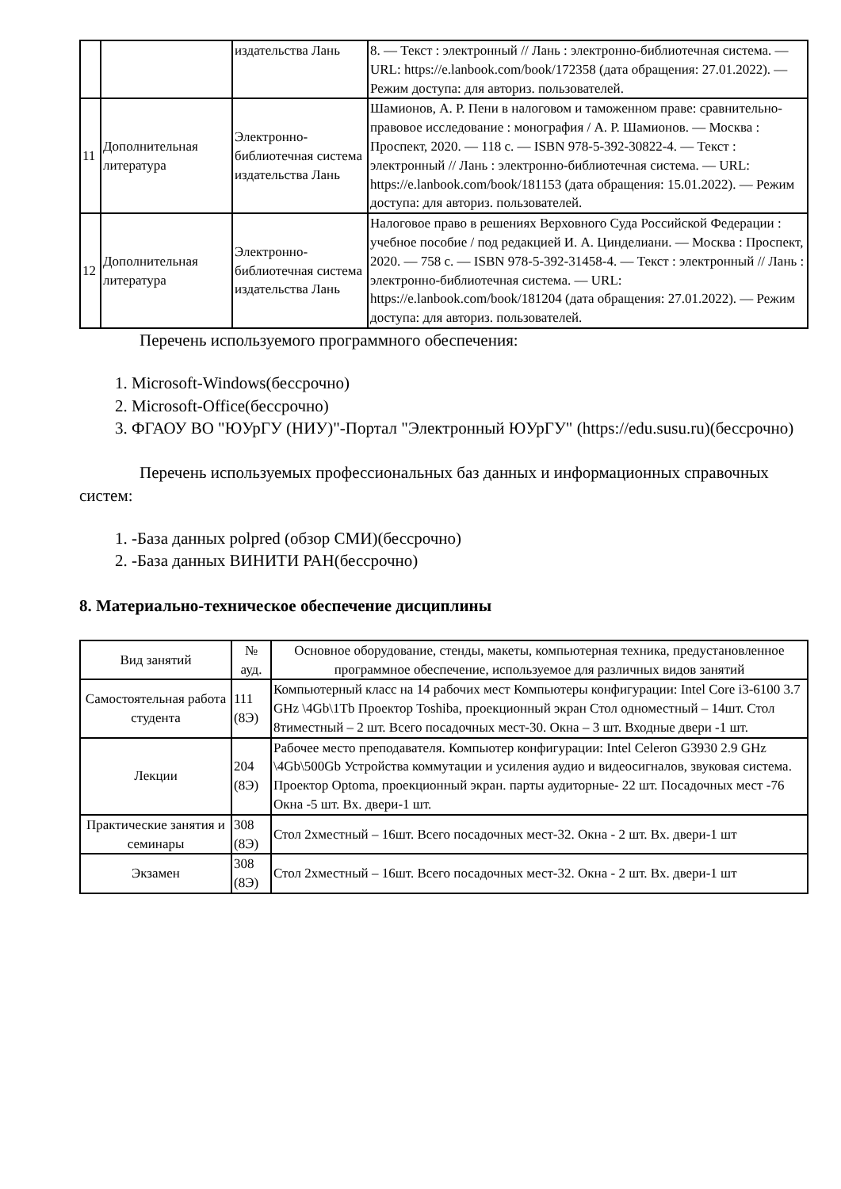| | | издательства Лань | 8. — Текст : электронный // Лань : электронно-библиотечная система. — URL: https://e.lanbook.com/book/172358 (дата обращения: 27.01.2022). — Режим доступа: для авториз. пользователей. |
| 11 | Дополнительная литература | Электронно-библиотечная система издательства Лань | Шамионов, А. Р. Пени в налоговом и таможенном праве: сравнительно-правовое исследование : монография / А. Р. Шамионов. — Москва : Проспект, 2020. — 118 с. — ISBN 978-5-392-30822-4. — Текст : электронный // Лань : электронно-библиотечная система. — URL: https://e.lanbook.com/book/181153 (дата обращения: 15.01.2022). — Режим доступа: для авториз. пользователей. |
| 12 | Дополнительная литература | Электронно-библиотечная система издательства Лань | Налоговое право в решениях Верховного Суда Российской Федерации : учебное пособие / под редакцией И. А. Цинделиани. — Москва : Проспект, 2020. — 758 с. — ISBN 978-5-392-31458-4. — Текст : электронный // Лань : электронно-библиотечная система. — URL: https://e.lanbook.com/book/181204 (дата обращения: 27.01.2022). — Режим доступа: для авториз. пользователей. |
Перечень используемого программного обеспечения:
1. Microsoft-Windows(бессрочно)
2. Microsoft-Office(бессрочно)
3. ФГАОУ ВО "ЮУрГУ (НИУ)"-Портал "Электронный ЮУрГУ" (https://edu.susu.ru)(бессрочно)
Перечень используемых профессиональных баз данных и информационных справочных систем:
1. -База данных polpred (обзор СМИ)(бессрочно)
2. -База данных ВИНИТИ РАН(бессрочно)
8. Материально-техническое обеспечение дисциплины
| Вид занятий | № ауд. | Основное оборудование, стенды, макеты, компьютерная техника, предустановленное программное обеспечение, используемое для различных видов занятий |
| --- | --- | --- |
| Самостоятельная работа студента | 111 (8Э) | Компьютерный класс на 14 рабочих мест Компьютеры конфигурации: Intel Core i3-6100 3.7 GHz \4Gb\1Tb Проектор Toshiba, проекционный экран Стол одноместный – 14шт. Стол 8тиместный – 2 шт. Всего посадочных мест-30. Окна – 3 шт. Входные двери -1 шт. |
| Лекции | 204 (8Э) | Рабочее место преподавателя. Компьютер конфигурации: Intel Celeron G3930 2.9 GHz \4Gb\500Gb Устройства коммутации и усиления аудио и видеосигналов, звуковая система. Проектор Optoma, проекционный экран. парты аудиторные- 22 шт. Посадочных мест -76 Окна -5 шт. Вх. двери-1 шт. |
| Практические занятия и семинары | 308 (8Э) | Стол 2хместный – 16шт. Всего посадочных мест-32. Окна - 2 шт. Вх. двери-1 шт |
| Экзамен | 308 (8Э) | Стол 2хместный – 16шт. Всего посадочных мест-32. Окна - 2 шт. Вх. двери-1 шт |